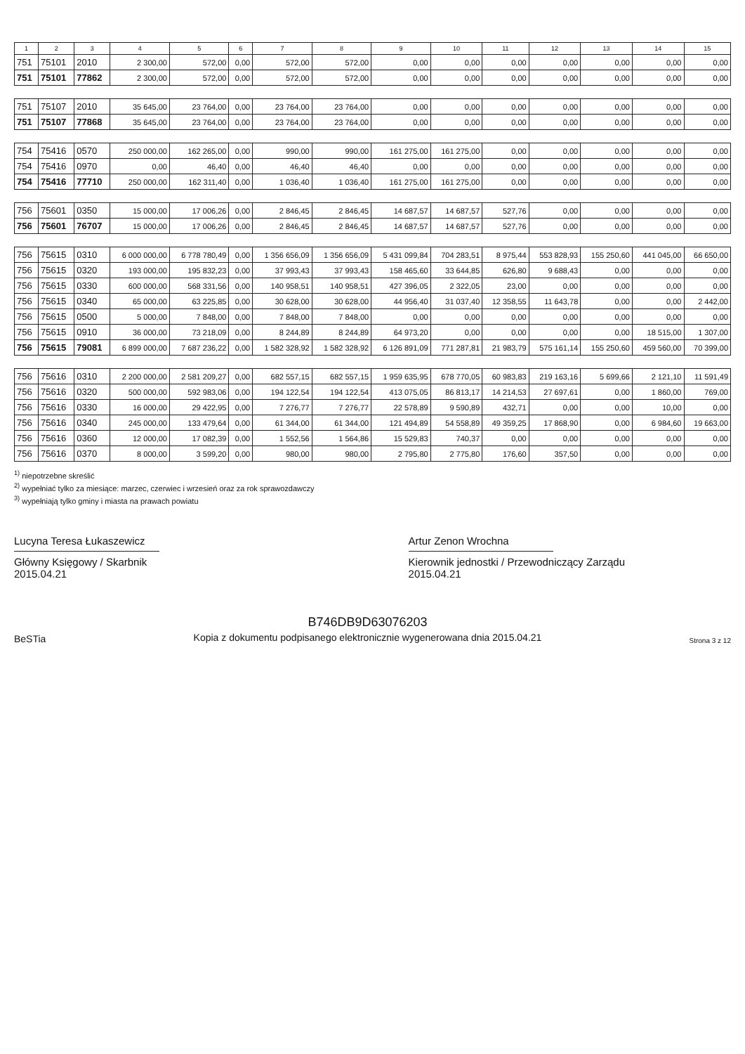| 1 | 2 | 3 | 4 | 5 | 6 | 7 | 8 | 9 | 10 | 11 | 12 | 13 | 14 | 15 |
| --- | --- | --- | --- | --- | --- | --- | --- | --- | --- | --- | --- | --- | --- | --- |
| 751 | 75101 | 2010 | 2 300,00 | 572,00 | 0,00 | 572,00 | 572,00 | 0,00 | 0,00 | 0,00 | 0,00 | 0,00 | 0,00 | 0,00 |
| 751 | 75101 | 77862 | 2 300,00 | 572,00 | 0,00 | 572,00 | 572,00 | 0,00 | 0,00 | 0,00 | 0,00 | 0,00 | 0,00 | 0,00 |
| 751 | 75107 | 2010 | 35 645,00 | 23 764,00 | 0,00 | 23 764,00 | 23 764,00 | 0,00 | 0,00 | 0,00 | 0,00 | 0,00 | 0,00 | 0,00 |
| 751 | 75107 | 77868 | 35 645,00 | 23 764,00 | 0,00 | 23 764,00 | 23 764,00 | 0,00 | 0,00 | 0,00 | 0,00 | 0,00 | 0,00 | 0,00 |
| 754 | 75416 | 0570 | 250 000,00 | 162 265,00 | 0,00 | 990,00 | 990,00 | 161 275,00 | 161 275,00 | 0,00 | 0,00 | 0,00 | 0,00 | 0,00 |
| 754 | 75416 | 0970 | 0,00 | 46,40 | 0,00 | 46,40 | 46,40 | 0,00 | 0,00 | 0,00 | 0,00 | 0,00 | 0,00 | 0,00 |
| 754 | 75416 | 77710 | 250 000,00 | 162 311,40 | 0,00 | 1 036,40 | 1 036,40 | 161 275,00 | 161 275,00 | 0,00 | 0,00 | 0,00 | 0,00 | 0,00 |
| 756 | 75601 | 0350 | 15 000,00 | 17 006,26 | 0,00 | 2 846,45 | 2 846,45 | 14 687,57 | 14 687,57 | 527,76 | 0,00 | 0,00 | 0,00 | 0,00 |
| 756 | 75601 | 76707 | 15 000,00 | 17 006,26 | 0,00 | 2 846,45 | 2 846,45 | 14 687,57 | 14 687,57 | 527,76 | 0,00 | 0,00 | 0,00 | 0,00 |
| 756 | 75615 | 0310 | 6 000 000,00 | 6 778 780,49 | 0,00 | 1 356 656,09 | 1 356 656,09 | 5 431 099,84 | 704 283,51 | 8 975,44 | 553 828,93 | 155 250,60 | 441 045,00 | 66 650,00 |
| 756 | 75615 | 0320 | 193 000,00 | 195 832,23 | 0,00 | 37 993,43 | 37 993,43 | 158 465,60 | 33 644,85 | 626,80 | 9 688,43 | 0,00 | 0,00 | 0,00 |
| 756 | 75615 | 0330 | 600 000,00 | 568 331,56 | 0,00 | 140 958,51 | 140 958,51 | 427 396,05 | 2 322,05 | 23,00 | 0,00 | 0,00 | 0,00 | 0,00 |
| 756 | 75615 | 0340 | 65 000,00 | 63 225,85 | 0,00 | 30 628,00 | 30 628,00 | 44 956,40 | 31 037,40 | 12 358,55 | 11 643,78 | 0,00 | 0,00 | 2 442,00 |
| 756 | 75615 | 0500 | 5 000,00 | 7 848,00 | 0,00 | 7 848,00 | 7 848,00 | 0,00 | 0,00 | 0,00 | 0,00 | 0,00 | 0,00 | 0,00 |
| 756 | 75615 | 0910 | 36 000,00 | 73 218,09 | 0,00 | 8 244,89 | 8 244,89 | 64 973,20 | 0,00 | 0,00 | 0,00 | 0,00 | 18 515,00 | 1 307,00 |
| 756 | 75615 | 79081 | 6 899 000,00 | 7 687 236,22 | 0,00 | 1 582 328,92 | 1 582 328,92 | 6 126 891,09 | 771 287,81 | 21 983,79 | 575 161,14 | 155 250,60 | 459 560,00 | 70 399,00 |
| 756 | 75616 | 0310 | 2 200 000,00 | 2 581 209,27 | 0,00 | 682 557,15 | 682 557,15 | 1 959 635,95 | 678 770,05 | 60 983,83 | 219 163,16 | 5 699,66 | 2 121,10 | 11 591,49 |
| 756 | 75616 | 0320 | 500 000,00 | 592 983,06 | 0,00 | 194 122,54 | 194 122,54 | 413 075,05 | 86 813,17 | 14 214,53 | 27 697,61 | 0,00 | 1 860,00 | 769,00 |
| 756 | 75616 | 0330 | 16 000,00 | 29 422,95 | 0,00 | 7 276,77 | 7 276,77 | 22 578,89 | 9 590,89 | 432,71 | 0,00 | 0,00 | 10,00 | 0,00 |
| 756 | 75616 | 0340 | 245 000,00 | 133 479,64 | 0,00 | 61 344,00 | 61 344,00 | 121 494,89 | 54 558,89 | 49 359,25 | 17 868,90 | 0,00 | 6 984,60 | 19 663,00 |
| 756 | 75616 | 0360 | 12 000,00 | 17 082,39 | 0,00 | 1 552,56 | 1 564,86 | 15 529,83 | 740,37 | 0,00 | 0,00 | 0,00 | 0,00 | 0,00 |
| 756 | 75616 | 0370 | 8 000,00 | 3 599,20 | 0,00 | 980,00 | 980,00 | 2 795,80 | 2 775,80 | 176,60 | 357,50 | 0,00 | 0,00 | 0,00 |
<sup>1)</sup> niepotrzebne skreślić
<sup>2)</sup> wypełniać tylko za miesiące: marzec, czerwiec i wrzesień oraz za rok sprawozdawczy
<sup>3)</sup> wypełniają tylko gminy i miasta na prawach powiatu
Lucyna Teresa Łukaszewicz
Główny Księgowy / Skarbnik
2015.04.21
Artur Zenon Wrochna
Kierownik jednostki / Przewodniczący Zarządu
2015.04.21
BeSTia
B746DB9D63076203
Kopia z dokumentu podpisanego elektronicznie wygenerowana dnia 2015.04.21
Strona 3 z 12